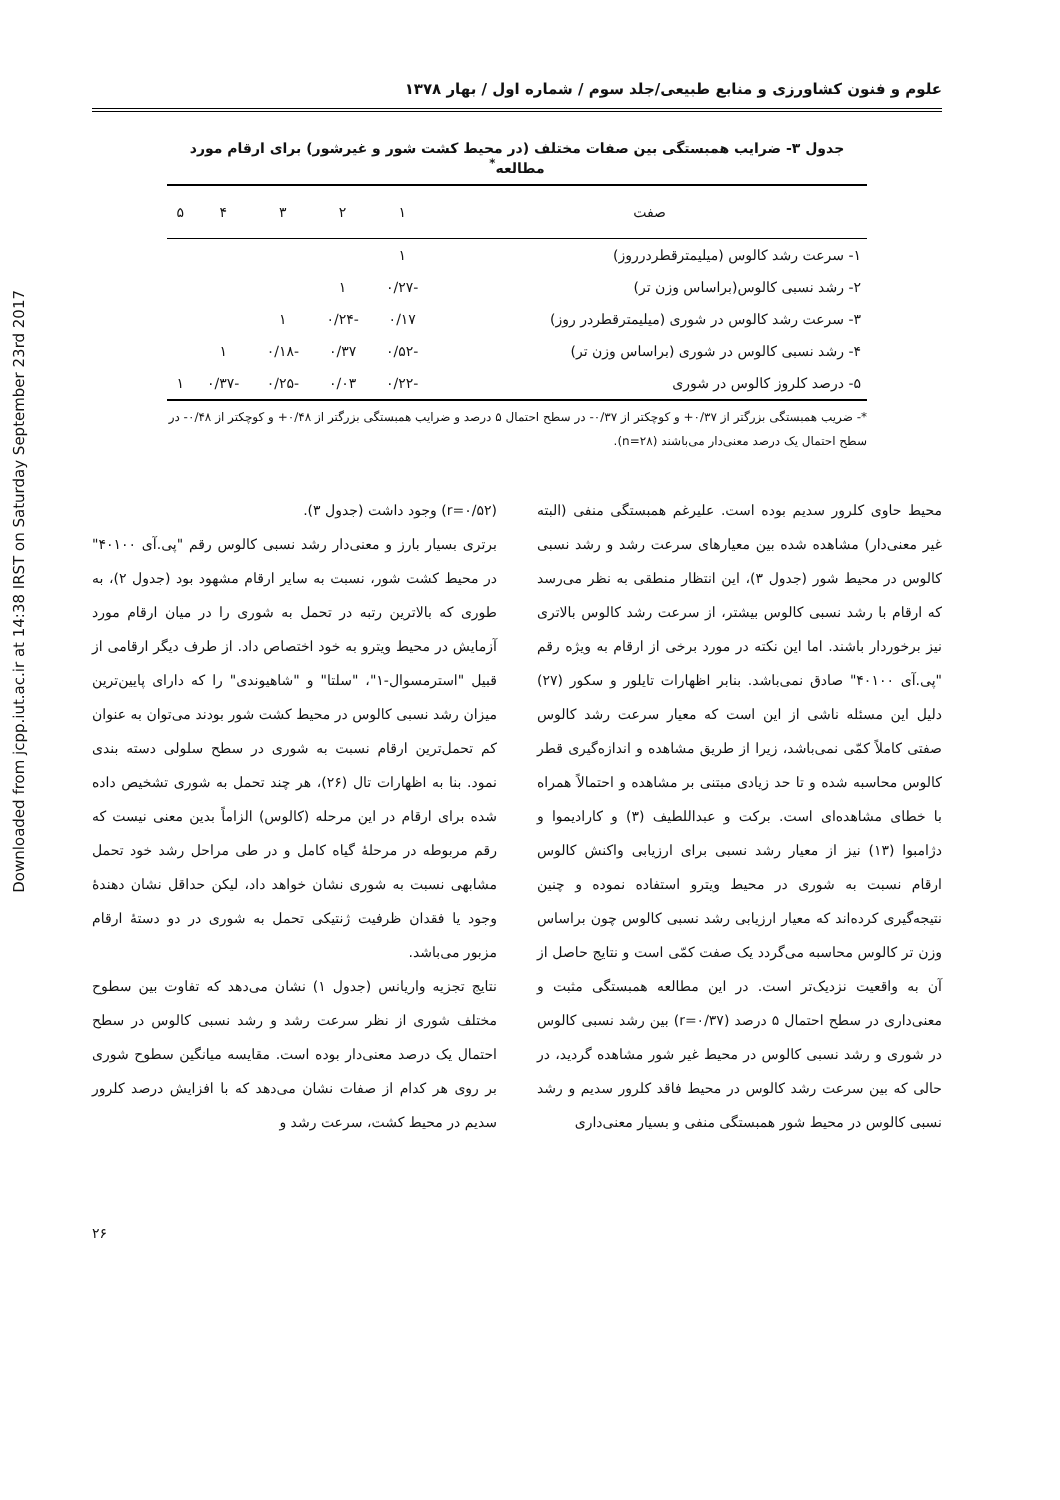Downloaded from jcpp.iut.ac.ir at 14:38 IRST on Saturday September 23rd 2017
علوم و فنون کشاورزی و منابع طبیعی/جلد سوم / شماره اول / بهار ۱۳۷۸
جدول ۳- ضرایب همبستگی بین صفات مختلف (در محیط کشت شور و غیرشور) برای ارقام مورد مطالعه<sup>*</sup>
| صفت | ۱ | ۲ | ۳ | ۴ | ۵ |
| --- | --- | --- | --- | --- | --- |
| ۱- سرعت رشد کالوس (میلیمترقطردرروز) | ۱ | | | | |
| ۲- رشد نسبی کالوس(براساس وزن تر) | -۰/۲۷ | ۱ | | | |
| ۳- سرعت رشد کالوس در شوری (میلیمترقطردر روز) | ۰/۱۷ | -۰/۲۴ | ۱ | | |
| ۴- رشد نسبی کالوس در شوری (براساس وزن تر) | -۰/۵۲ | ۰/۳۷ | -۰/۱۸ | ۱ | |
| ۵- درصد کلروز کالوس در شوری | -۰/۲۲ | ۰/۰۳ | -۰/۲۵ | -۰/۳۷ | ۱ |
*- ضریب همبستگی بزرگتر از ۰/۳۷+ و کوچکتر از ۰/۳۷- در سطح احتمال ۵ درصد و ضرایب همبستگی بزرگتر از ۰/۴۸+ و کوچکتر از ۰/۴۸- در سطح احتمال یک درصد معنی‌دار می‌باشند (n=۲۸).
محیط حاوی کلرور سدیم بوده است. علیرغم همبستگی منفی (البته غیر معنی‌دار) مشاهده شده بین معیارهای سرعت رشد و رشد نسبی کالوس در محیط شور (جدول ۳)، این انتظار منطقی به نظر می‌رسد که ارقام با رشد نسبی کالوس بیشتر، از سرعت رشد کالوس بالاتری نیز برخوردار باشند. اما این نکته در مورد برخی از ارقام به ویژه رقم "پی.آی ۴۰۱۰۰" صادق نمی‌باشد. بنابر اظهارات تایلور و سکور (۲۷) دلیل این مسئله ناشی از این است که معیار سرعت رشد کالوس صفتی کاملاً کمّی نمی‌باشد، زیرا از طریق مشاهده و اندازه‌گیری قطر کالوس محاسبه شده و تا حد زیادی مبتنی بر مشاهده و احتمالاً همراه با خطای مشاهده‌ای است. برکت و عبداللطیف (۳) و کارادیموا و دژامبوا (۱۳) نیز از معیار رشد نسبی برای ارزیابی واکنش کالوس ارقام نسبت به شوری در محیط ویترو استفاده نموده و چنین نتیجه‌گیری کرده‌اند که معیار ارزیابی رشد نسبی کالوس چون براساس وزن تر کالوس محاسبه می‌گردد یک صفت کمّی است و نتایج حاصل از آن به واقعیت نزدیک‌تر است. در این مطالعه همبستگی مثبت و معنی‌داری در سطح احتمال ۵ درصد (r=۰/۳۷) بین رشد نسبی کالوس در شوری و رشد نسبی کالوس در محیط غیر شور مشاهده گردید، در حالی که بین سرعت رشد کالوس در محیط فاقد کلرور سدیم و رشد نسبی کالوس در محیط شور همبستگی منفی و بسیار معنی‌داری
(r=۰/۵۲) وجود داشت (جدول ۳).
برتری بسیار بارز و معنی‌دار رشد نسبی کالوس رقم "پی.آی ۴۰۱۰۰" در محیط کشت شور، نسبت به سایر ارقام مشهود بود (جدول ۲)، به طوری که بالاترین رتبه در تحمل به شوری را در میان ارقام مورد آزمایش در محیط ویترو به خود اختصاص داد. از طرف دیگر ارقامی از قبیل "استرمسوال-۱"، "سلتا" و "شاهیوندی" را که دارای پایین‌ترین میزان رشد نسبی کالوس در محیط کشت شور بودند می‌توان به عنوان کم تحمل‌ترین ارقام نسبت به شوری در سطح سلولی دسته بندی نمود. بنا به اظهارات تال (۲۶)، هر چند تحمل به شوری تشخیص داده شده برای ارقام در این مرحله (کالوس) الزاماً بدین معنی نیست که رقم مربوطه در مرحلهٔ گیاه کامل و در طی مراحل رشد خود تحمل مشابهی نسبت به شوری نشان خواهد داد، لیکن حداقل نشان دهندهٔ وجود یا فقدان ظرفیت ژنتیکی تحمل به شوری در دو دستهٔ ارقام مزبور می‌باشد.
نتایج تجزیه واریانس (جدول ۱) نشان می‌دهد که تفاوت بین سطوح مختلف شوری از نظر سرعت رشد و رشد نسبی کالوس در سطح احتمال یک درصد معنی‌دار بوده است. مقایسه میانگین سطوح شوری بر روی هر کدام از صفات نشان می‌دهد که با افزایش درصد کلرور سدیم در محیط کشت، سرعت رشد و
۲۶